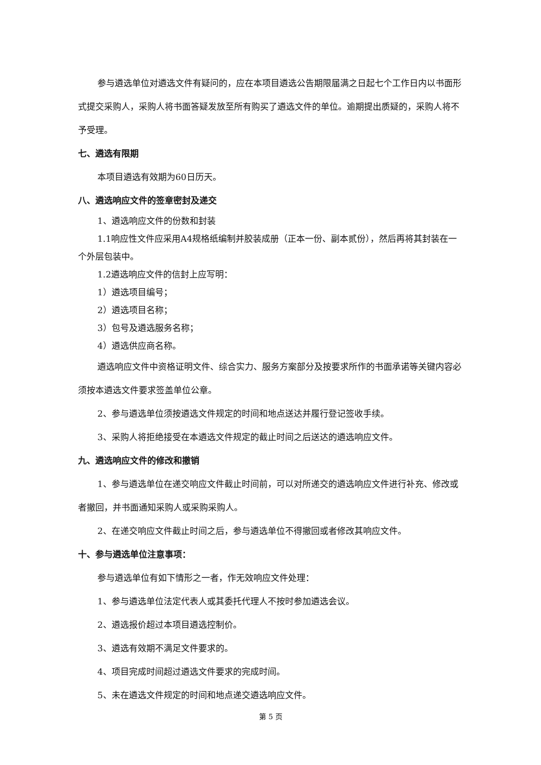参与遴选单位对遴选文件有疑问的，应在本项目遴选公告期限届满之日起七个工作日内以书面形式提交采购人，采购人将书面答疑发放至所有购买了遴选文件的单位。逾期提出质疑的，采购人将不予受理。
七、遴选有限期
本项目遴选有效期为60日历天。
八、遴选响应文件的签章密封及递交
1、遴选响应文件的份数和封装
1.1响应性文件应采用A4规格纸编制并胶装成册（正本一份、副本贰份），然后再将其封装在一个外层包装中。
1.2遴选响应文件的信封上应写明：
1）遴选项目编号；
2）遴选项目名称；
3）包号及遴选服务名称；
4）遴选供应商名称。
遴选响应文件中资格证明文件、综合实力、服务方案部分及按要求所作的书面承诺等关键内容必须按本遴选文件要求签盖单位公章。
2、参与遴选单位须按遴选文件规定的时间和地点送达并履行登记签收手续。
3、采购人将拒绝接受在本遴选文件规定的截止时间之后送达的遴选响应文件。
九、遴选响应文件的修改和撤销
1、参与遴选单位在递交响应文件截止时间前，可以对所递交的遴选响应文件进行补充、修改或者撤回，并书面通知采购人或采购采购人。
2、在递交响应文件截止时间之后，参与遴选单位不得撤回或者修改其响应文件。
十、参与遴选单位注意事项：
参与遴选单位有如下情形之一者，作无效响应文件处理：
1、参与遴选单位法定代表人或其委托代理人不按时参加遴选会议。
2、遴选报价超过本项目遴选控制价。
3、遴选有效期不满足文件要求的。
4、项目完成时间超过遴选文件要求的完成时间。
5、未在遴选文件规定的时间和地点递交遴选响应文件。
第 5 页